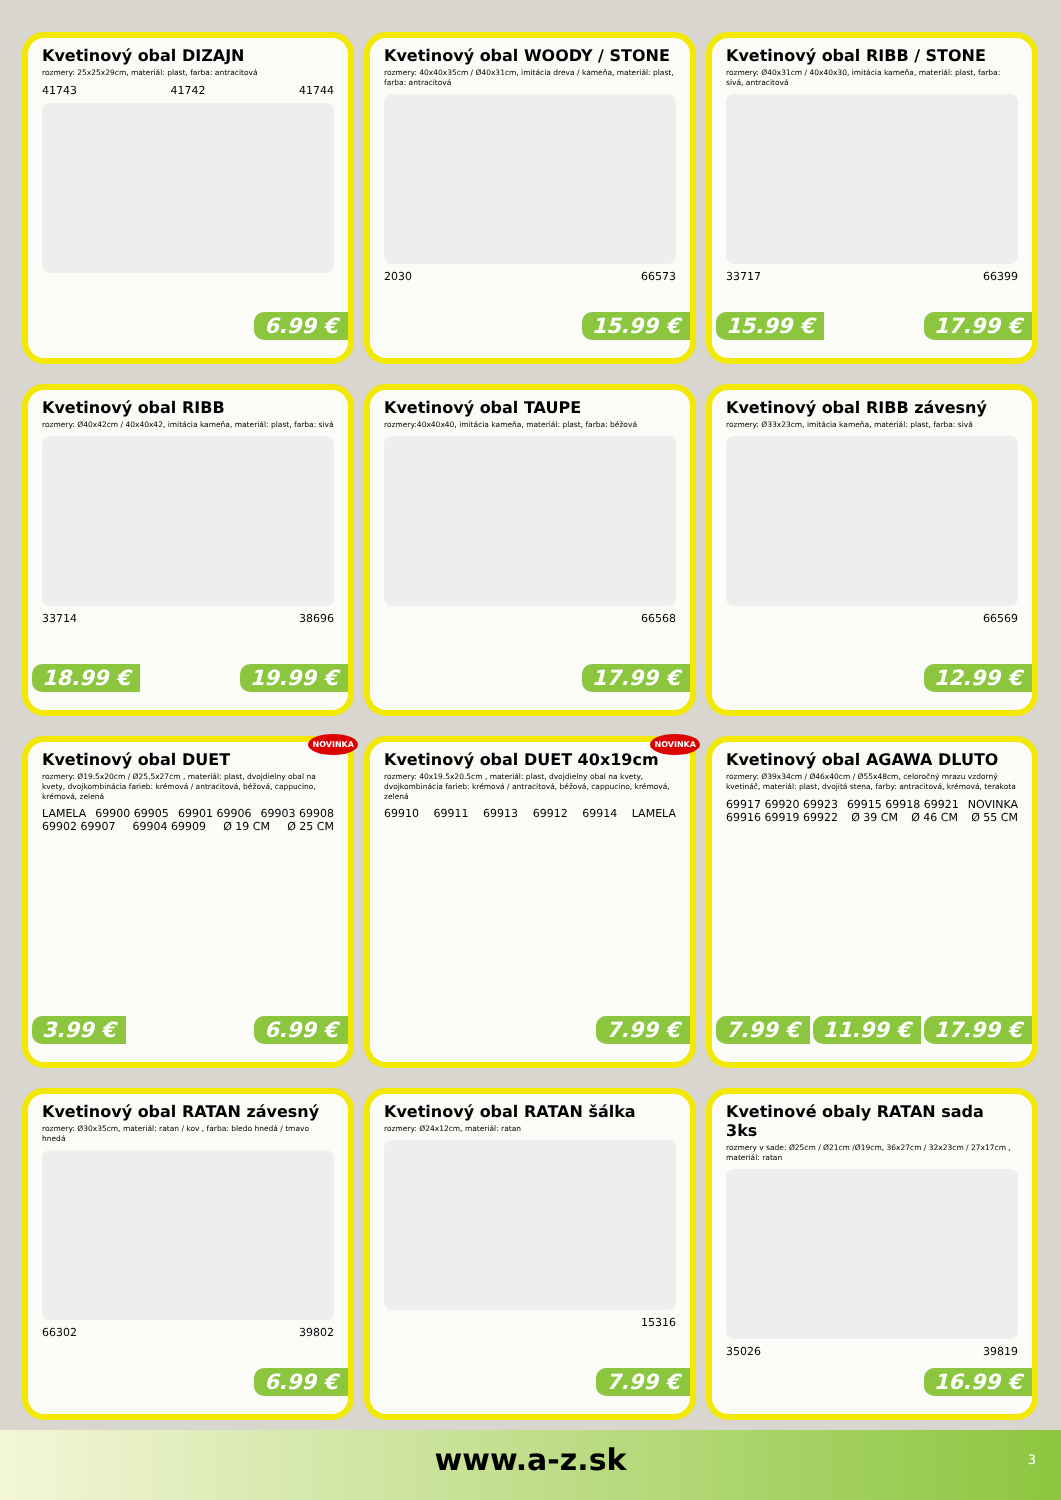Kvetinový obal DIZAJN
rozmery: 25x25x29cm, materiál: plast, farba: antracitová
41743 41742 41744
6.99 €
Kvetinový obal WOODY / STONE
rozmery: 40x40x35cm / Ø40x31cm, imitácia dreva / kameňa, materiál: plast, farba: antracitová
2030 66573
15.99 €
Kvetinový obal RIBB / STONE
rozmery: Ø40x31cm / 40x40x30, imitácia kameňa, materiál: plast, farba: sivá, antracitová
33717 66399
15.99 € 17.99 €
Kvetinový obal RIBB
rozmery: Ø40x42cm / 40x40x42, imitácia kameňa, materiál: plast, farba: sivá
33714 38696
18.99 € 19.99 €
Kvetinový obal TAUPE
rozmery:40x40x40, imitácia kameňa, materiál: plast, farba: béžová
66568
17.99 €
Kvetinový obal RIBB závesný
rozmery: Ø33x23cm, imitácia kameňa, materiál: plast, farba: sivá
66569
12.99 €
NOVINKA
Kvetinový obal DUET
rozmery: Ø19.5x20cm / Ø25.5x27cm , materiál: plast, dvojdielny obal na kvety, dvojkombinácia farieb: krémová / antracitová, béžová, cappucino, krémová, zelená
LAMELA 69900 69905 69901 69906 69903 69908 69902 69907 69904 69909 Ø 19 CM Ø 25 CM
3.99 € 6.99 €
NOVINKA
Kvetinový obal DUET 40x19cm
rozmery: 40x19.5x20.5cm , materiál: plast, dvojdielny obal na kvety, dvojkombinácia farieb: krémová / antracitová, béžová, cappucino, krémová, zelená
69910 69911 69913 69912 69914 LAMELA
7.99 €
Kvetinový obal AGAWA DLUTO
rozmery: Ø39x34cm / Ø46x40cm / Ø55x48cm, celoročný mrazu vzdorný kvetináč, materiál: plast, dvojitá stena, farby: antracitová, krémová, terakota
69917 69920 69923 69915 69918 69921 NOVINKA 69916 69919 69922 Ø 39 CM Ø 46 CM Ø 55 CM
7.99 € 11.99 € 17.99 €
Kvetinový obal RATAN závesný
rozmery: Ø30x35cm, materiál: ratan / kov , farba: bledo hnedá / tmavo hnedá
66302 39802
6.99 €
Kvetinový obal RATAN šálka
rozmery: Ø24x12cm, materiál: ratan
15316
7.99 €
Kvetinové obaly RATAN sada 3ks
rozmery v sade: Ø25cm / Ø21cm /Ø19cm, 36x27cm / 32x23cm / 27x17cm , materiál: ratan
35026 39819
16.99 €
www.a-z.sk
3